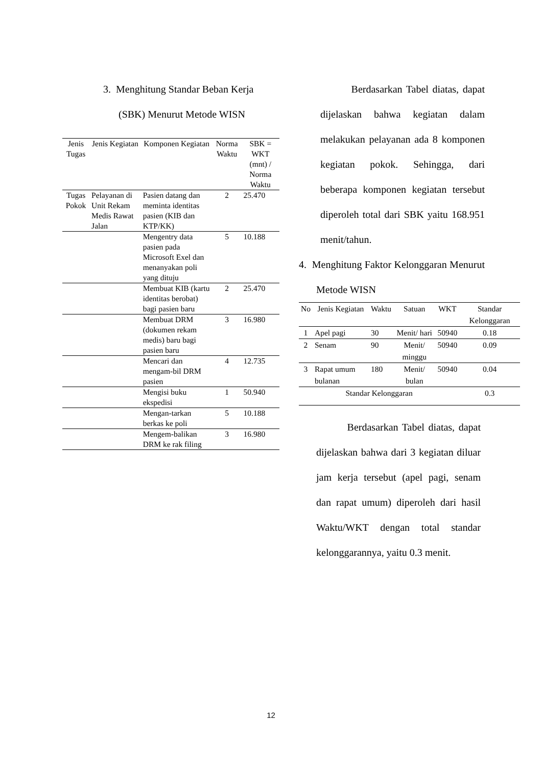3. Menghitung Standar Beban Kerja
(SBK) Menurut Metode WISN
| Jenis Tugas | Jenis Kegiatan | Komponen Kegiatan | Norma Waktu | SBK = WKT (mnt) / Norma Waktu |
| --- | --- | --- | --- | --- |
| Tugas Pokok | Pelayanan di Unit Rekam Medis Rawat Jalan | Pasien datang dan meminta identitas pasien (KIB dan KTP/KK) | 2 | 25.470 |
| | | Mengentry data pasien pada Microsoft Exel dan menanyakan poli yang dituju | 5 | 10.188 |
| | | Membuat KIB (kartu identitas berobat) bagi pasien baru | 2 | 25.470 |
| | | Membuat DRM (dokumen rekam medis) baru bagi pasien baru | 3 | 16.980 |
| | | Mencari dan mengam-bil DRM pasien | 4 | 12.735 |
| | | Mengisi buku ekspedisi | 1 | 50.940 |
| | | Mengan-tarkan berkas ke poli | 5 | 10.188 |
| | | Mengem-balikan DRM ke rak filing | 3 | 16.980 |
Berdasarkan Tabel diatas, dapat dijelaskan bahwa kegiatan dalam melakukan pelayanan ada 8 komponen kegiatan pokok. Sehingga, dari beberapa komponen kegiatan tersebut diperoleh total dari SBK yaitu 168.951 menit/tahun.
4. Menghitung Faktor Kelonggaran Menurut Metode WISN
| No | Jenis Kegiatan | Waktu | Satuan | WKT | Standar Kelonggaran |
| --- | --- | --- | --- | --- | --- |
| 1 | Apel pagi | 30 | Menit/ hari | 50940 | 0.18 |
| 2 | Senam | 90 | Menit/ minggu | 50940 | 0.09 |
| 3 | Rapat umum bulanan | 180 | Menit/ bulan | 50940 | 0.04 |
| Standar Kelonggaran | | | | | 0.3 |
Berdasarkan Tabel diatas, dapat dijelaskan bahwa dari 3 kegiatan diluar jam kerja tersebut (apel pagi, senam dan rapat umum) diperoleh dari hasil Waktu/WKT dengan total standar kelonggarannya, yaitu 0.3 menit.
12